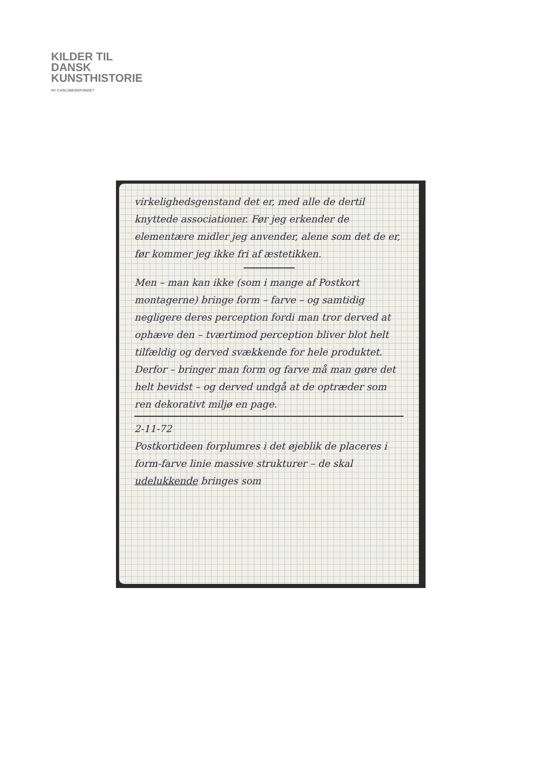KILDER TIL
DANSK
KUNSTHISTORIE
NY CARLSBERGFONDET
virkelighedsgenstand det er, med alle de dertil knyttede associationer. Før jeg erkender de elementære midler jeg anvender, alene som det de er, før kommer jeg ikke fri af æstetikken.
Men – man kan ikke (som i mange af Postkort montagerne) bringe form – farve – og samtidig negligere deres perception fordi man tror derved at ophæve den – tværtimod perception bliver blot helt tilfældig og derved svækkende for hele produktet. Derfor – bringer man form og farve må man gøre det helt bevidst – og derved undgå at de optræder som ren dekorativt miljø en page.
2-11-72
Postkortideen forplumres i det øjeblik de placeres i form-farve linie massive strukturer – de skal udelukkende bringes som